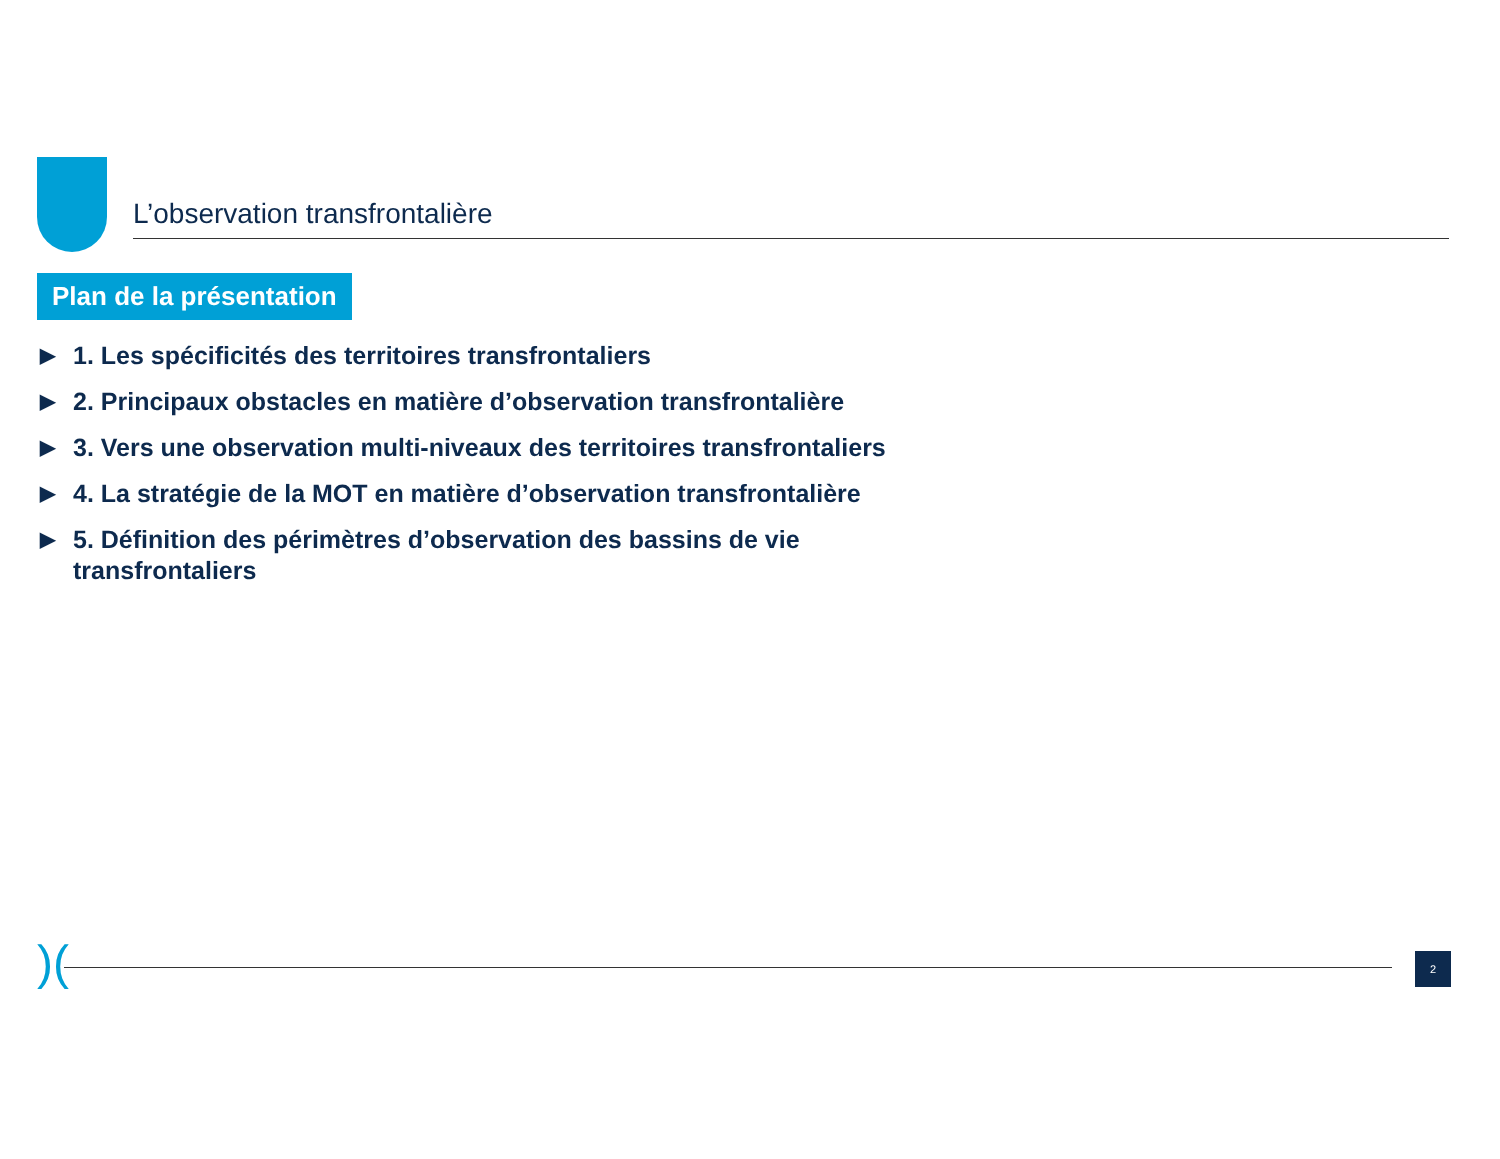L’observation transfrontalière
Plan de la présentation
▶ 1. Les spécificités des territoires transfrontaliers
▶ 2. Principaux obstacles en matière d’observation transfrontalière
▶ 3. Vers une observation multi-niveaux des territoires transfrontaliers
▶ 4. La stratégie de la MOT en matière d’observation transfrontalière
▶ 5. Définition des périmètres d’observation des bassins de vie transfrontaliers
)( 2